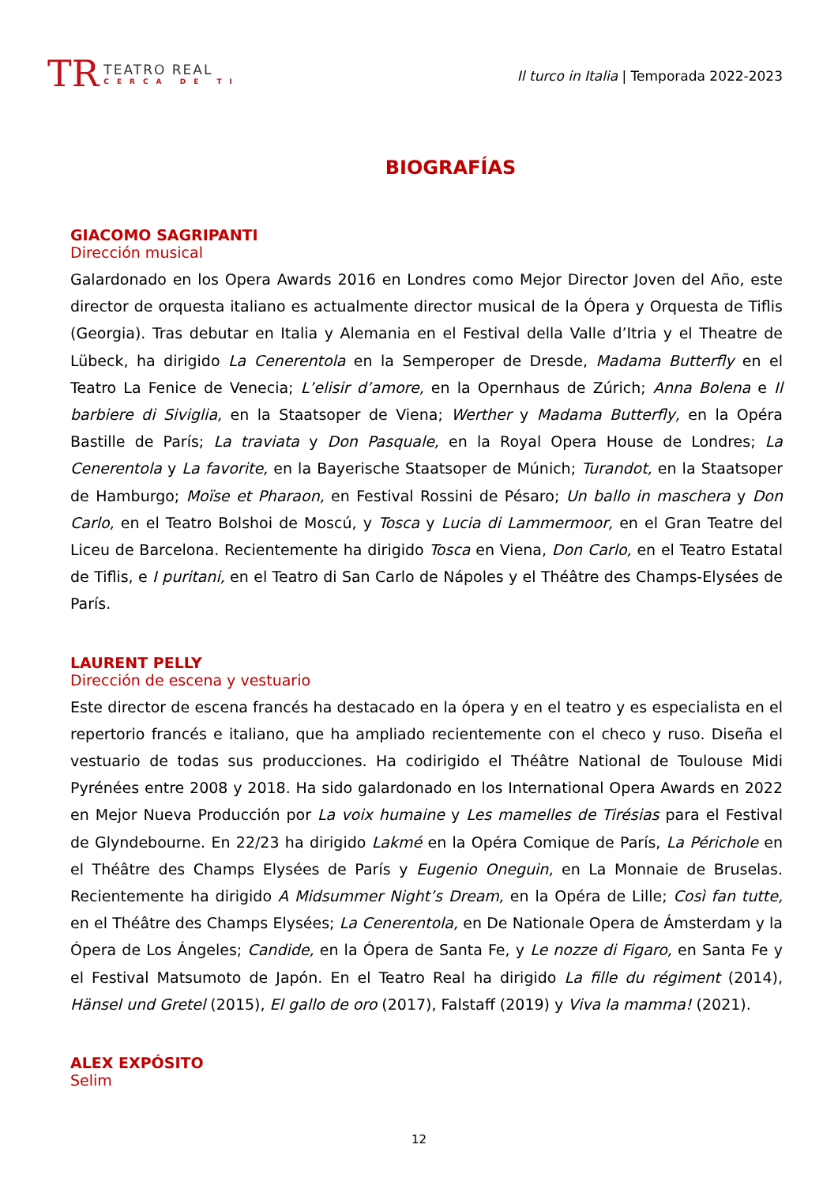TR
TEATRO REAL
CERCA DE TI
Il turco in Italia | Temporada 2022-2023
BIOGRAFÍAS
GIACOMO SAGRIPANTI
Dirección musical
Galardonado en los Opera Awards 2016 en Londres como Mejor Director Joven del Año, este director de orquesta italiano es actualmente director musical de la Ópera y Orquesta de Tiflis (Georgia). Tras debutar en Italia y Alemania en el Festival della Valle d’Itria y el Theatre de Lübeck, ha dirigido La Cenerentola en la Semperoper de Dresde, Madama Butterfly en el Teatro La Fenice de Venecia; L’elisir d’amore, en la Opernhaus de Zúrich; Anna Bolena e Il barbiere di Siviglia, en la Staatsoper de Viena; Werther y Madama Butterfly, en la Opéra Bastille de París; La traviata y Don Pasquale, en la Royal Opera House de Londres; La Cenerentola y La favorite, en la Bayerische Staatsoper de Múnich; Turandot, en la Staatsoper de Hamburgo; Moïse et Pharaon, en Festival Rossini de Pésaro; Un ballo in maschera y Don Carlo, en el Teatro Bolshoi de Moscú, y Tosca y Lucia di Lammermoor, en el Gran Teatre del Liceu de Barcelona. Recientemente ha dirigido Tosca en Viena, Don Carlo, en el Teatro Estatal de Tiflis, e I puritani, en el Teatro di San Carlo de Nápoles y el Théâtre des Champs-Elysées de París.
LAURENT PELLY
Dirección de escena y vestuario
Este director de escena francés ha destacado en la ópera y en el teatro y es especialista en el repertorio francés e italiano, que ha ampliado recientemente con el checo y ruso. Diseña el vestuario de todas sus producciones. Ha codirigido el Théâtre National de Toulouse Midi Pyrénées entre 2008 y 2018. Ha sido galardonado en los International Opera Awards en 2022 en Mejor Nueva Producción por La voix humaine y Les mamelles de Tirésias para el Festival de Glyndebourne. En 22/23 ha dirigido Lakmé en la Opéra Comique de París, La Périchole en el Théâtre des Champs Elysées de París y Eugenio Oneguin, en La Monnaie de Bruselas. Recientemente ha dirigido A Midsummer Night’s Dream, en la Opéra de Lille; Così fan tutte, en el Théâtre des Champs Elysées; La Cenerentola, en De Nationale Opera de Ámsterdam y la Ópera de Los Ángeles; Candide, en la Ópera de Santa Fe, y Le nozze di Figaro, en Santa Fe y el Festival Matsumoto de Japón. En el Teatro Real ha dirigido La fille du régiment (2014), Hänsel und Gretel (2015), El gallo de oro (2017), Falstaff (2019) y Viva la mamma! (2021).
ALEX EXPÓSITO
Selim
12